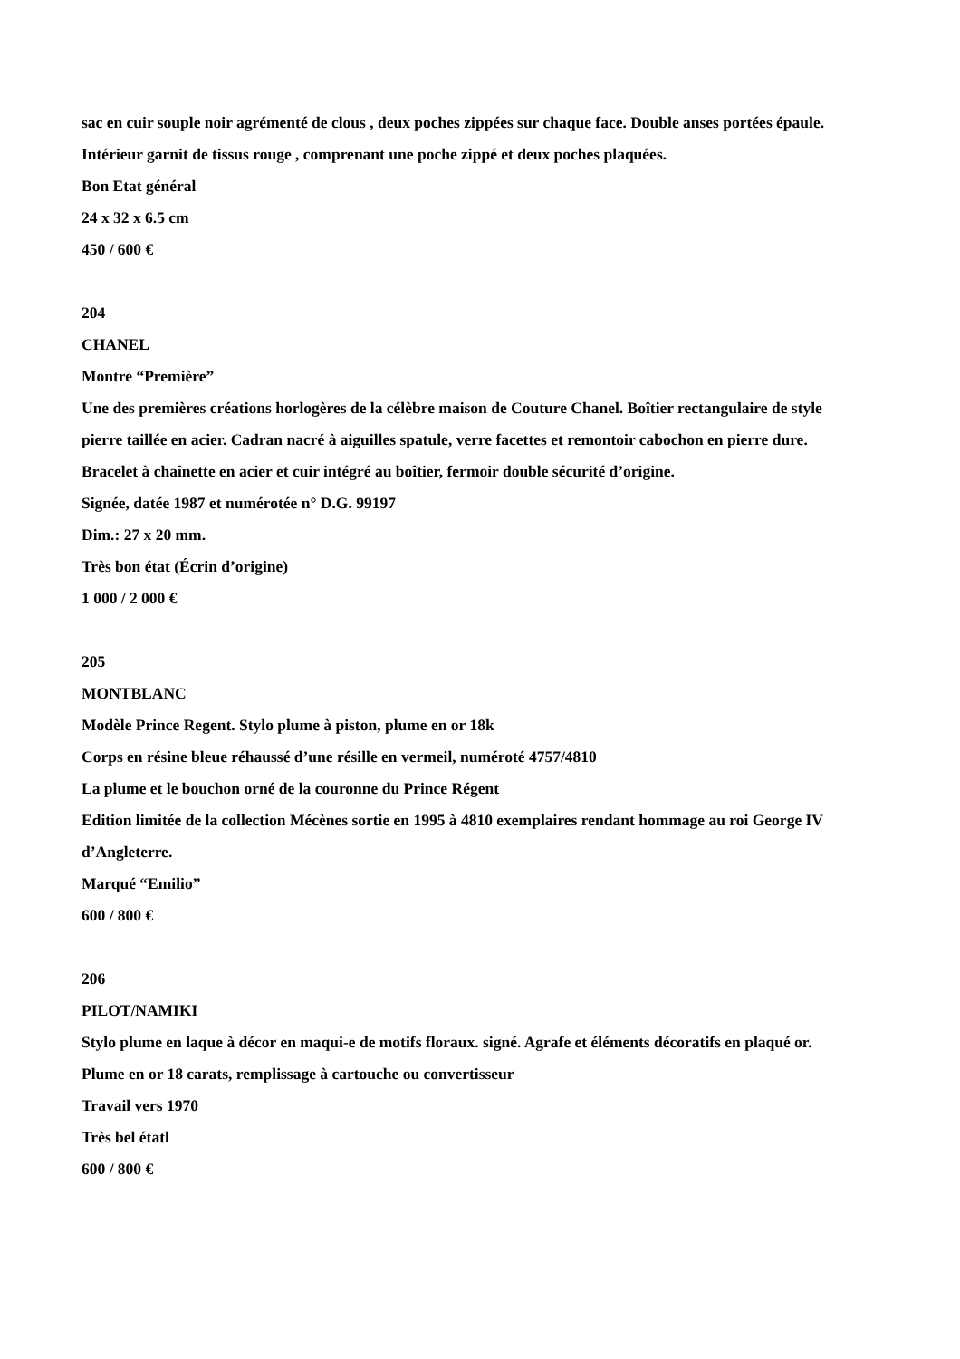sac en cuir souple noir agrémenté de clous , deux poches zippées sur chaque face. Double anses portées épaule.
Intérieur garnit de tissus rouge , comprenant une poche zippé et deux poches plaquées.
Bon Etat général
24 x 32 x 6.5 cm
450 / 600 €
204
CHANEL
Montre “Première”
Une des premières créations horlogères de la célèbre maison de Couture Chanel. Boîtier rectangulaire de style
pierre taillée en acier. Cadran nacré à aiguilles spatule, verre facettes et remontoir cabochon en pierre dure.
Bracelet à chaînette en acier et cuir intégré au boîtier, fermoir double sécurité d’origine.
Signée, datée 1987 et numérotée n° D.G. 99197
Dim.: 27 x 20 mm.
Très bon état (Écrin d’origine)
1 000 / 2 000 €
205
MONTBLANC
Modèle Prince Regent. Stylo plume à piston, plume en or 18k
Corps en résine bleue réhaussé d’une résille en vermeil, numéroté 4757/4810
La plume et le bouchon orné de la couronne du Prince Régent
Edition limitée de la collection Mécènes sortie en 1995 à 4810 exemplaires rendant hommage au roi George IV
d’Angleterre.
Marqué “Emilio”
600 / 800 €
206
PILOT/NAMIKI
Stylo plume en laque à décor en maqui-e de motifs floraux. signé. Agrafe et éléments décoratifs en plaqué or.
Plume en or 18 carats, remplissage à cartouche ou convertisseur
Travail vers 1970
Très bel étatl
600 / 800 €